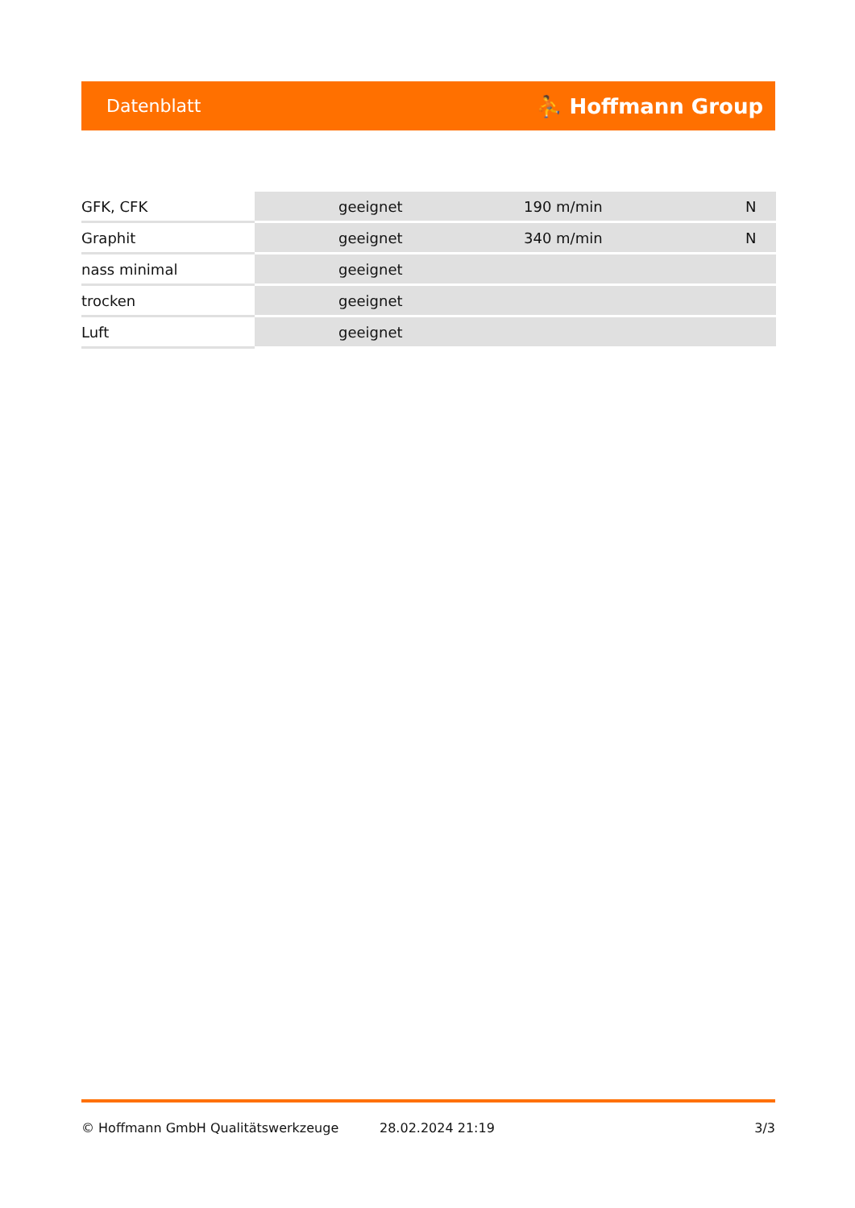Datenblatt ⛹ Hoffmann Group
| GFK, CFK | geeignet | 190 m/min | N |
| Graphit | geeignet | 340 m/min | N |
| nass minimal | geeignet | | |
| trocken | geeignet | | |
| Luft | geeignet | | |
© Hoffmann GmbH Qualitätswerkzeuge 28.02.2024 21:19 3/3